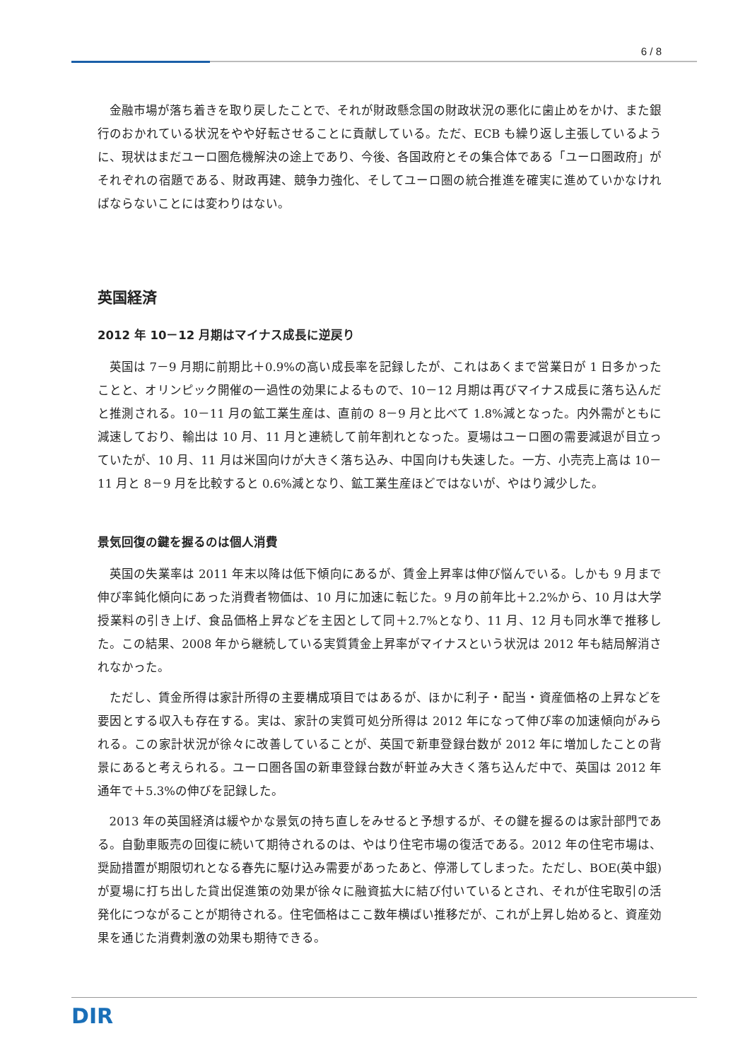6 / 8
金融市場が落ち着きを取り戻したことで、それが財政懸念国の財政状況の悪化に歯止めをかけ、また銀行のおかれている状況をやや好転させることに貢献している。ただ、ECB も繰り返し主張しているように、現状はまだユーロ圏危機解決の途上であり、今後、各国政府とその集合体である「ユーロ圏政府」がそれぞれの宿題である、財政再建、競争力強化、そしてユーロ圏の統合推進を確実に進めていかなければならないことには変わりはない。
英国経済
2012 年 10－12 月期はマイナス成長に逆戻り
英国は 7－9 月期に前期比＋0.9%の高い成長率を記録したが、これはあくまで営業日が 1 日多かったことと、オリンピック開催の一過性の効果によるもので、10－12 月期は再びマイナス成長に落ち込んだと推測される。10－11 月の鉱工業生産は、直前の 8－9 月と比べて 1.8%減となった。内外需がともに減速しており、輸出は 10 月、11 月と連続して前年割れとなった。夏場はユーロ圏の需要減退が目立っていたが、10 月、11 月は米国向けが大きく落ち込み、中国向けも失速した。一方、小売売上高は 10－11 月と 8－9 月を比較すると 0.6%減となり、鉱工業生産ほどではないが、やはり減少した。
景気回復の鍵を握るのは個人消費
英国の失業率は 2011 年末以降は低下傾向にあるが、賃金上昇率は伸び悩んでいる。しかも 9 月まで伸び率鈍化傾向にあった消費者物価は、10 月に加速に転じた。9 月の前年比＋2.2%から、10 月は大学授業料の引き上げ、食品価格上昇などを主因として同＋2.7%となり、11 月、12 月も同水準で推移した。この結果、2008 年から継続している実質賃金上昇率がマイナスという状況は 2012 年も結局解消されなかった。
ただし、賃金所得は家計所得の主要構成項目ではあるが、ほかに利子・配当・資産価格の上昇などを要因とする収入も存在する。実は、家計の実質可処分所得は 2012 年になって伸び率の加速傾向がみられる。この家計状況が徐々に改善していることが、英国で新車登録台数が 2012 年に増加したことの背景にあると考えられる。ユーロ圏各国の新車登録台数が軒並み大きく落ち込んだ中で、英国は 2012 年通年で＋5.3%の伸びを記録した。
2013 年の英国経済は緩やかな景気の持ち直しをみせると予想するが、その鍵を握るのは家計部門である。自動車販売の回復に続いて期待されるのは、やはり住宅市場の復活である。2012 年の住宅市場は、奨励措置が期限切れとなる春先に駆け込み需要があったあと、停滞してしまった。ただし、BOE(英中銀)が夏場に打ち出した貸出促進策の効果が徐々に融資拡大に結び付いているとされ、それが住宅取引の活発化につながることが期待される。住宅価格はここ数年横ばい推移だが、これが上昇し始めると、資産効果を通じた消費刺激の効果も期待できる。
DIR